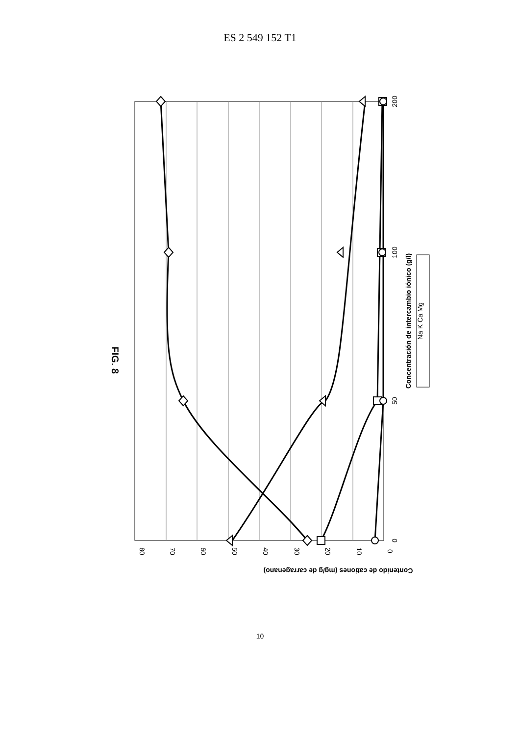ES 2 549 152 T1
FIG. 8
80
70
60
50
40
30
20
10
0
0
50
100
200
Contenido de cationes (mg/g de carragenano)
Concentración de intercambio iónico (g/l)
Na K Ca Mg
10